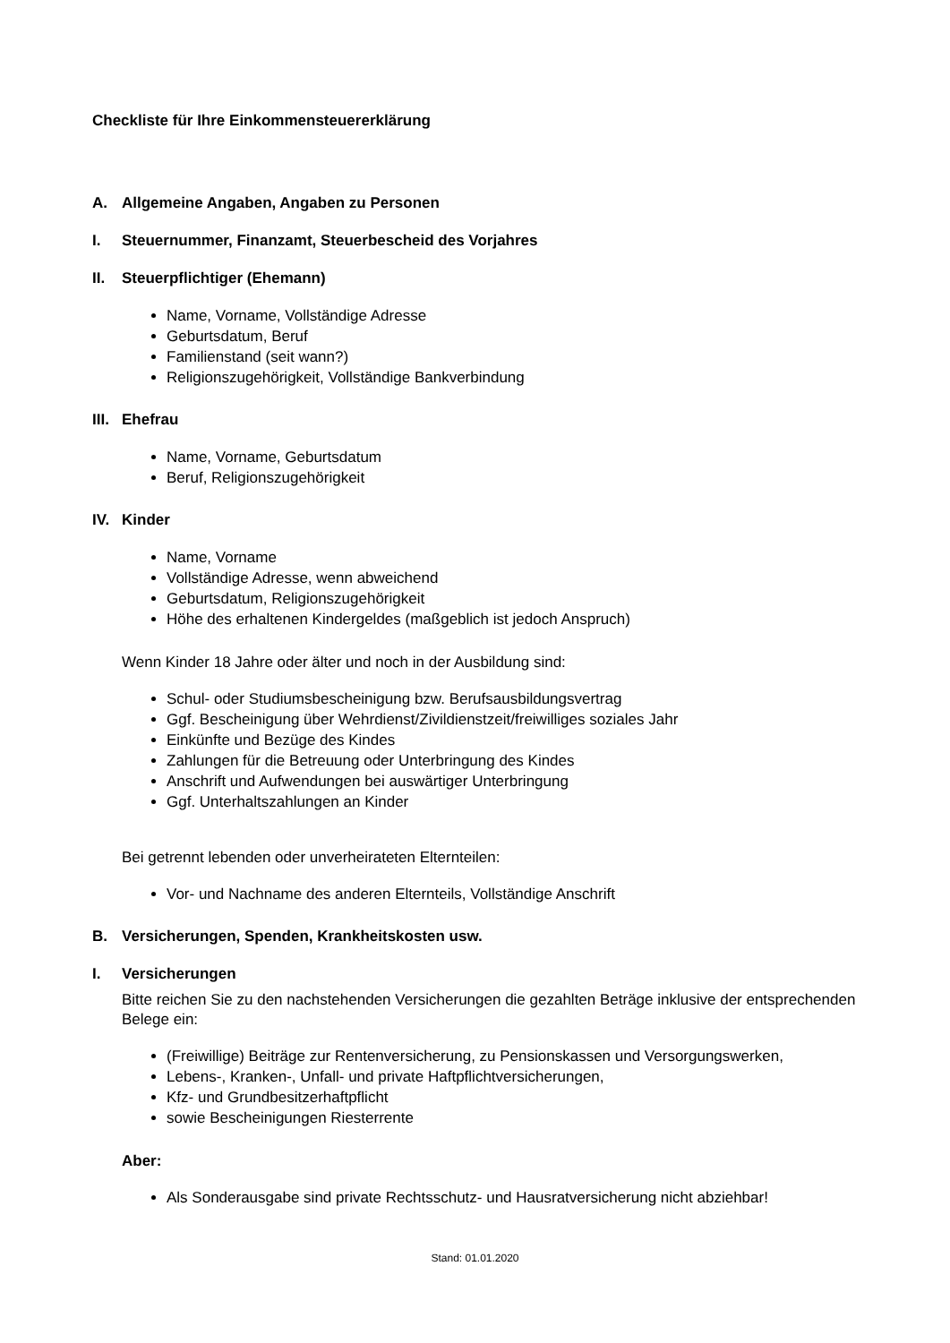Checkliste für Ihre Einkommensteuererklärung
A. Allgemeine Angaben, Angaben zu Personen
I. Steuernummer, Finanzamt, Steuerbescheid des Vorjahres
II. Steuerpflichtiger (Ehemann)
Name, Vorname, Vollständige Adresse
Geburtsdatum, Beruf
Familienstand (seit wann?)
Religionszugehörigkeit, Vollständige Bankverbindung
III. Ehefrau
Name, Vorname, Geburtsdatum
Beruf, Religionszugehörigkeit
IV. Kinder
Name, Vorname
Vollständige Adresse, wenn abweichend
Geburtsdatum, Religionszugehörigkeit
Höhe des erhaltenen Kindergeldes (maßgeblich ist jedoch Anspruch)
Wenn Kinder 18 Jahre oder älter und noch in der Ausbildung sind:
Schul- oder Studiumsbescheinigung bzw. Berufsausbildungsvertrag
Ggf. Bescheinigung über Wehrdienst/Zivildienstzeit/freiwilliges soziales Jahr
Einkünfte und Bezüge des Kindes
Zahlungen für die Betreuung oder Unterbringung des Kindes
Anschrift und Aufwendungen bei auswärtiger Unterbringung
Ggf. Unterhaltszahlungen an Kinder
Bei getrennt lebenden oder unverheirateten Elternteilen:
Vor- und Nachname des anderen Elternteils, Vollständige Anschrift
B. Versicherungen, Spenden, Krankheitskosten usw.
I. Versicherungen
Bitte reichen Sie zu den nachstehenden Versicherungen die gezahlten Beträge inklusive der entsprechenden Belege ein:
(Freiwillige) Beiträge zur Rentenversicherung, zu Pensionskassen und Versorgungswerken,
Lebens-, Kranken-, Unfall- und private Haftpflichtversicherungen,
Kfz- und Grundbesitzerhaftpflicht
sowie Bescheinigungen Riesterrente
Aber:
Als Sonderausgabe sind private Rechtsschutz- und Hausratversicherung nicht abziehbar!
Stand: 01.01.2020